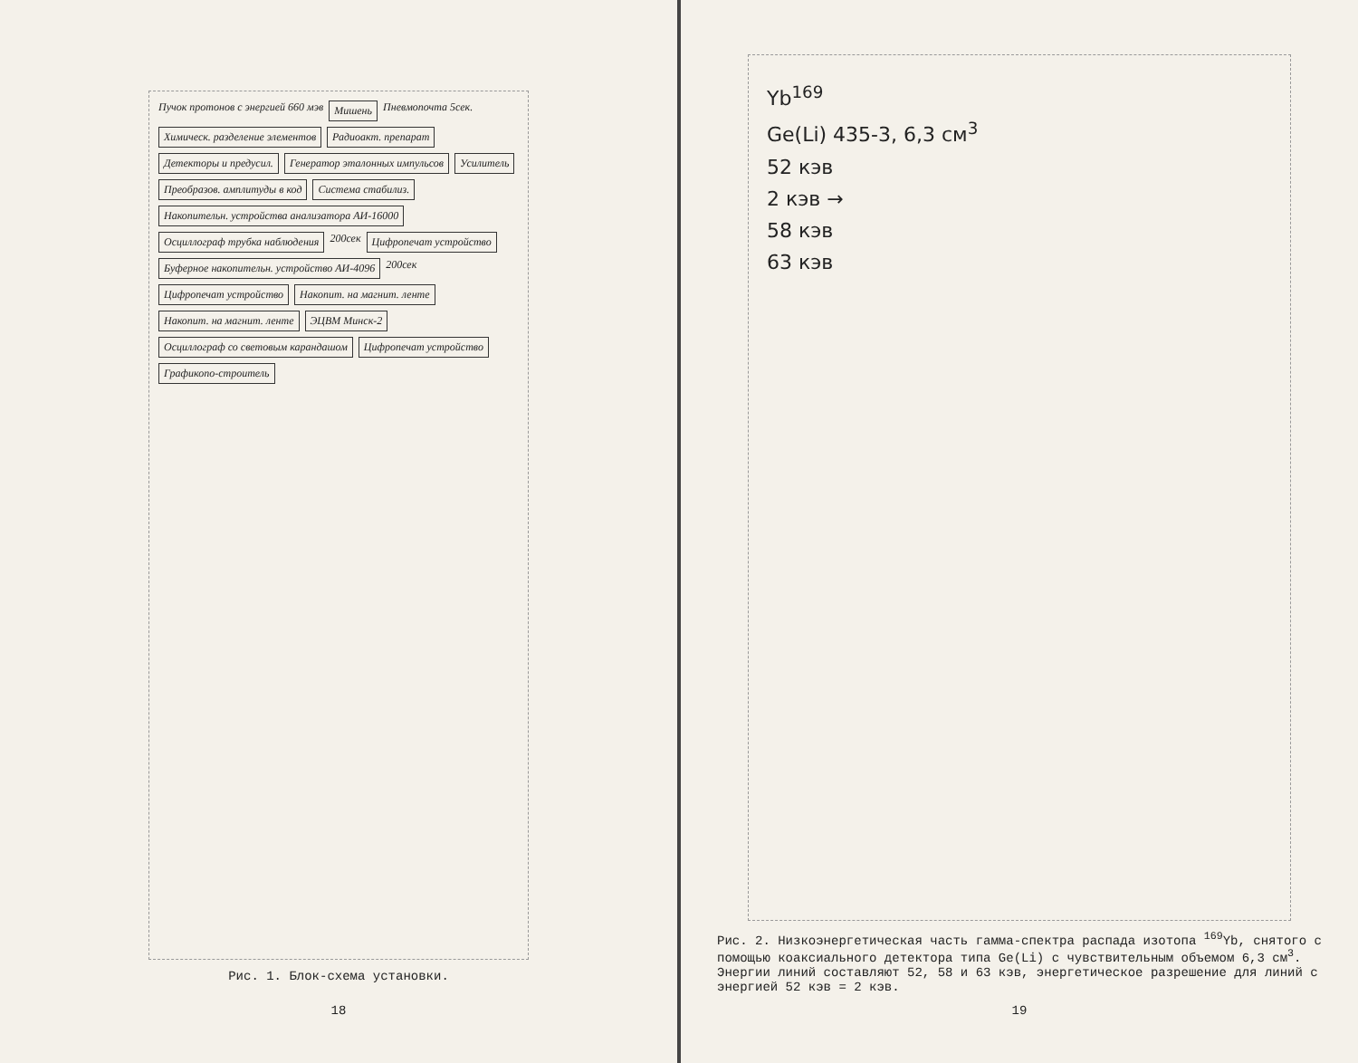Пучок протонов с энергией 660 мэв Мишень Пневмопочта 5сек. Химическ. разделение элементов Радиоакт. препарат Детекторы и предусил. Генератор эталонных импульсов Усилитель Преобразов. амплитуды в код Система стабилиз. Накопительн. устройства анализатора АИ-16000 Осциллограф трубка наблюдения 200сек Цифропечат устройство Буферное накопительн. устройство АИ-4096 200сек Цифропечат устройство Накопит. на магнит. ленте Накопит. на магнит. ленте ЭЦВМ Минск-2 Осциллограф со световым карандашом Цифропечат устройство Графикопо-строитель
Рис. 1. Блок-схема установки.
18
Yb<sup>169</sup>
Ge(Li) 435-3, 6,3 см<sup>3</sup>
52 кэв
2 кэв →
58 кэв
63 кэв
Рис. 2. Низкоэнергетическая часть гамма-спектра распада изотопа <sup>169</sup>Yb, снятого с помощью коаксиального детектора типа Ge(Li) с чувствительным объемом 6,3 см<sup>3</sup>. Энергии линий составляют 52, 58 и 63 кэв, энергетическое разрешение для линий с энергией 52 кэв = 2 кэв.
19